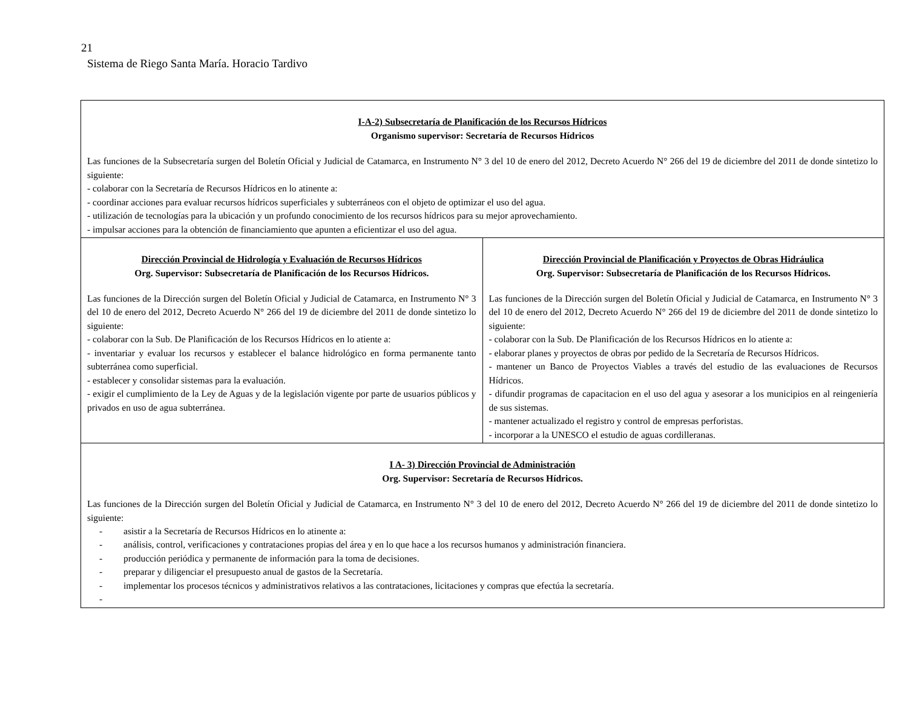21
Sistema de Riego Santa María. Horacio Tardivo
| I-A-2) Subsecretaría de Planificación de los Recursos Hídricos Organismo supervisor: Secretaría de Recursos Hídricos Las funciones de la Subsecretaría surgen del Boletín Oficial y Judicial de Catamarca, en Instrumento N° 3 del 10 de enero del 2012, Decreto Acuerdo N° 266 del 19 de diciembre del 2011 de donde sintetizo lo siguiente: - colaborar con la Secretaría de Recursos Hídricos en lo atinente a: - coordinar acciones para evaluar recursos hídricos superficiales y subterráneos con el objeto de optimizar el uso del agua. - utilización de tecnologías para la ubicación y un profundo conocimiento de los recursos hídricos para su mejor aprovechamiento. - impulsar acciones para la obtención de financiamiento que apunten a eficientizar el uso del agua. | |
| Dirección Provincial de Hidrología y Evaluación de Recursos Hídricos Org. Supervisor: Subsecretaría de Planificación de los Recursos Hídricos. Las funciones de la Dirección surgen del Boletín Oficial y Judicial de Catamarca, en Instrumento N° 3 del 10 de enero del 2012, Decreto Acuerdo N° 266 del 19 de diciembre del 2011 de donde sintetizo lo siguiente: - colaborar con la Sub. De Planificación de los Recursos Hídricos en lo atiente a: - inventariar y evaluar los recursos y establecer el balance hidrológico en forma permanente tanto subterránea como superficial. - establecer y consolidar sistemas para la evaluación. - exigir el cumplimiento de la Ley de Aguas y de la legislación vigente por parte de usuarios públicos y privados en uso de agua subterránea. | Dirección Provincial de Planificación y Proyectos de Obras Hidráulica Org. Supervisor: Subsecretaría de Planificación de los Recursos Hídricos. Las funciones de la Dirección surgen del Boletín Oficial y Judicial de Catamarca, en Instrumento N° 3 del 10 de enero del 2012, Decreto Acuerdo N° 266 del 19 de diciembre del 2011 de donde sintetizo lo siguiente: - colaborar con la Sub. De Planificación de los Recursos Hídricos en lo atiente a: - elaborar planes y proyectos de obras por pedido de la Secretaría de Recursos Hídricos. - mantener un Banco de Proyectos Viables a través del estudio de las evaluaciones de Recursos Hídricos. - difundir programas de capacitacion en el uso del agua y asesorar a los municipios en al reingeniería de sus sistemas. - mantener actualizado el registro y control de empresas perforistas. - incorporar a la UNESCO el estudio de aguas cordilleranas. |
| I A- 3) Dirección Provincial de Administración Org. Supervisor: Secretaría de Recursos Hídricos. Las funciones de la Dirección surgen del Boletín Oficial y Judicial de Catamarca, en Instrumento N° 3 del 10 de enero del 2012, Decreto Acuerdo N° 266 del 19 de diciembre del 2011 de donde sintetizo lo siguiente: - asistir a la Secretaría de Recursos Hídricos en lo atinente a: - análisis, control, verificaciones y contrataciones propias del área y en lo que hace a los recursos humanos y administración financiera. - producción periódica y permanente de información para la toma de decisiones. - preparar y diligenciar el presupuesto anual de gastos de la Secretaría. - implementar los procesos técnicos y administrativos relativos a las contrataciones, licitaciones y compras que efectúa la secretaría. - | |